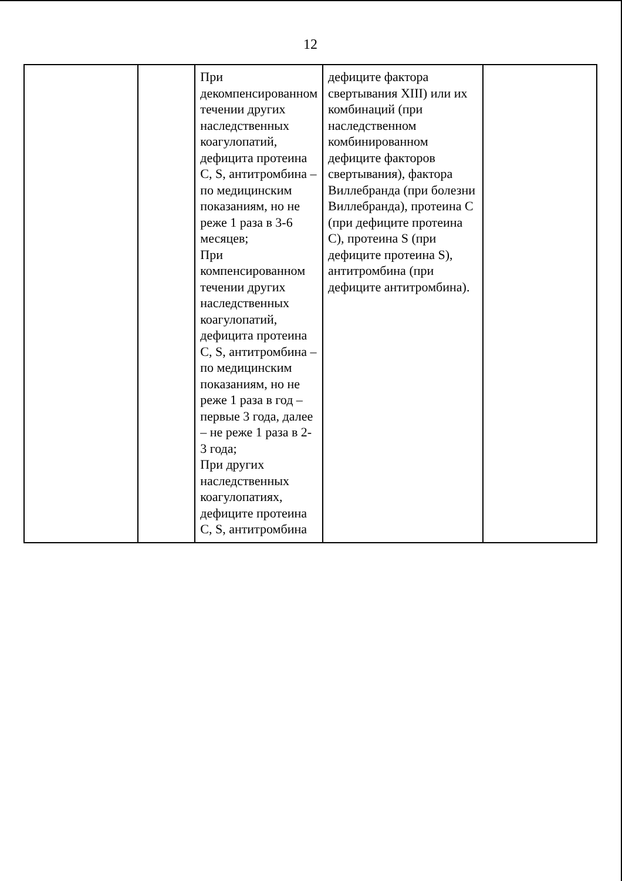12
| | | При декомпенсированном течении других наследственных коагулопатий, дефицита протеина С, S, антитромбина – по медицинским показаниям, но не реже 1 раза в 3-6 месяцев; При компенсированном течении других наследственных коагулопатий, дефицита протеина С, S, антитромбина – по медицинским показаниям, но не реже 1 раза в год – первые 3 года, далее – не реже 1 раза в 2-3 года; При других наследственных коагулопатиях, дефиците протеина С, S, антитромбина | дефиците фактора свертывания XIII) или их комбинаций (при наследственном комбинированном дефиците факторов свертывания), фактора Виллебранда (при болезни Виллебранда), протеина С (при дефиците протеина С), протеина S (при дефиците протеина S), антитромбина (при дефиците антитромбина). | |